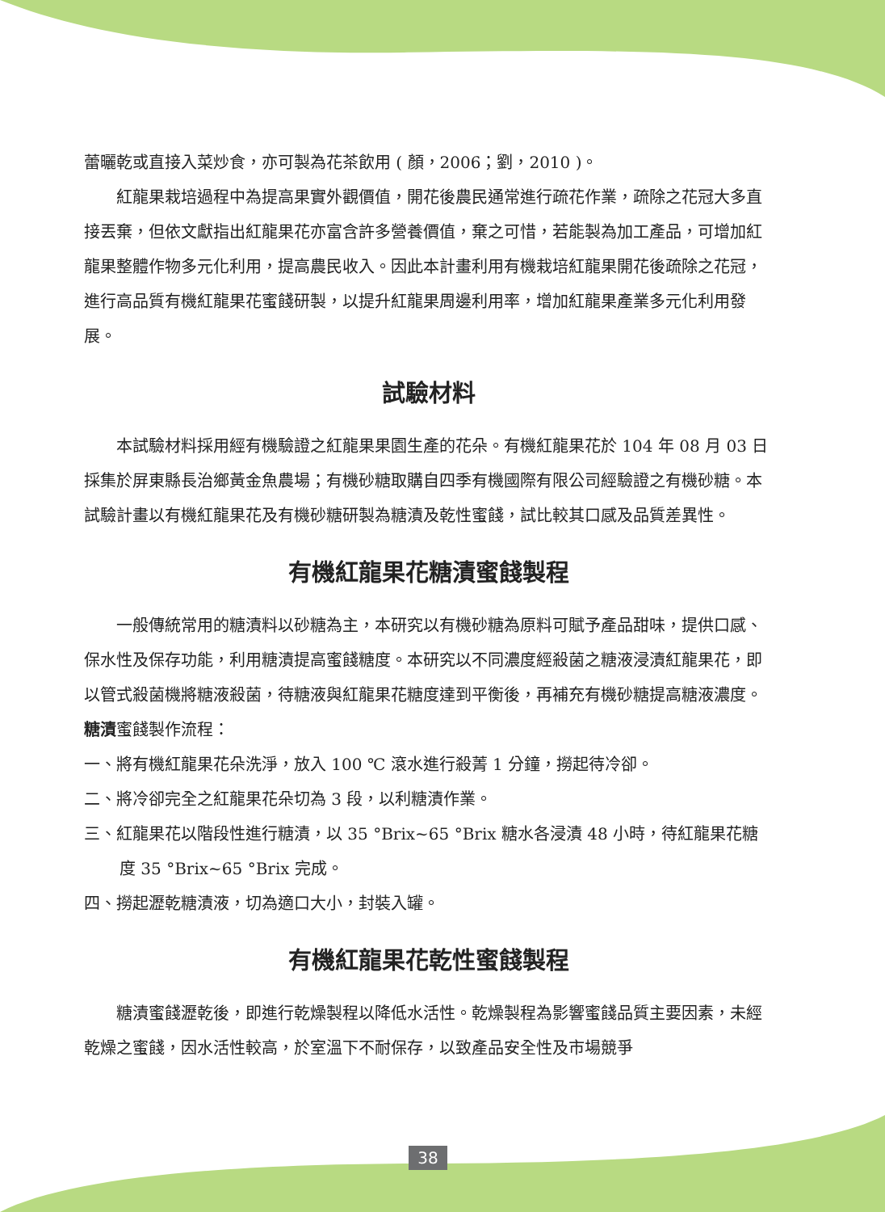蕾曬乾或直接入菜炒食，亦可製為花茶飲用 ( 顏，2006；劉，2010 )。
紅龍果栽培過程中為提高果實外觀價值，開花後農民通常進行疏花作業，疏除之花冠大多直接丟棄，但依文獻指出紅龍果花亦富含許多營養價值，棄之可惜，若能製為加工產品，可增加紅龍果整體作物多元化利用，提高農民收入。因此本計畫利用有機栽培紅龍果開花後疏除之花冠，進行高品質有機紅龍果花蜜餞研製，以提升紅龍果周邊利用率，增加紅龍果產業多元化利用發展。
試驗材料
本試驗材料採用經有機驗證之紅龍果果園生產的花朵。有機紅龍果花於 104 年 08 月 03 日採集於屏東縣長治鄉黃金魚農場；有機砂糖取購自四季有機國際有限公司經驗證之有機砂糖。本試驗計畫以有機紅龍果花及有機砂糖研製為糖漬及乾性蜜餞，試比較其口感及品質差異性。
有機紅龍果花糖漬蜜餞製程
一般傳統常用的糖漬料以砂糖為主，本研究以有機砂糖為原料可賦予產品甜味，提供口感、保水性及保存功能，利用糖漬提高蜜餞糖度。本研究以不同濃度經殺菌之糖液浸漬紅龍果花，即以管式殺菌機將糖液殺菌，待糖液與紅龍果花糖度達到平衡後，再補充有機砂糖提高糖液濃度。
糖漬蜜餞製作流程：
一、將有機紅龍果花朵洗淨，放入 100 ℃ 滾水進行殺菁 1 分鐘，撈起待冷卻。
二、將冷卻完全之紅龍果花朵切為 3 段，以利糖漬作業。
三、紅龍果花以階段性進行糖漬，以 35 °Brix~65 °Brix 糖水各浸漬 48 小時，待紅龍果花糖度 35 °Brix~65 °Brix 完成。
四、撈起瀝乾糖漬液，切為適口大小，封裝入罐。
有機紅龍果花乾性蜜餞製程
糖漬蜜餞瀝乾後，即進行乾燥製程以降低水活性。乾燥製程為影響蜜餞品質主要因素，未經乾燥之蜜餞，因水活性較高，於室溫下不耐保存，以致產品安全性及市場競爭
38